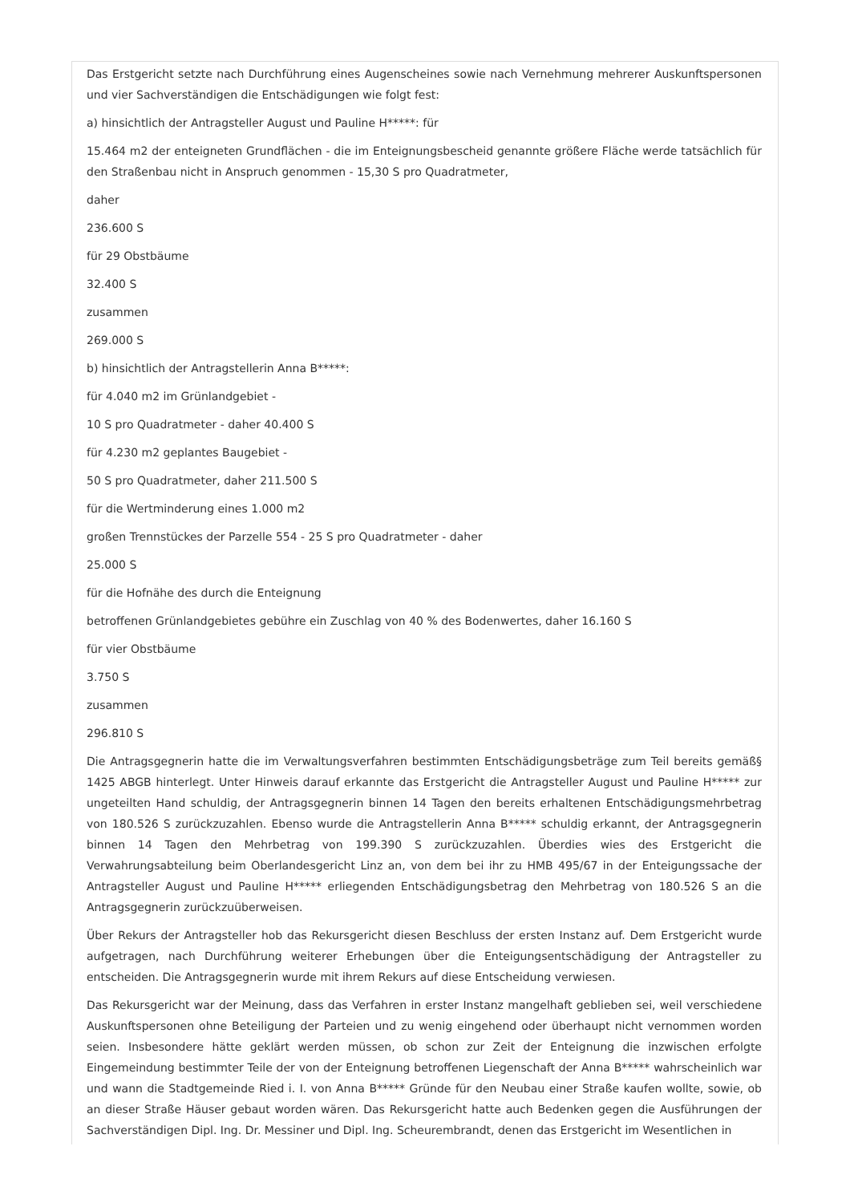Das Erstgericht setzte nach Durchführung eines Augenscheines sowie nach Vernehmung mehrerer Auskunftspersonen und vier Sachverständigen die Entschädigungen wie folgt fest:
a) hinsichtlich der Antragsteller August und Pauline H*****: für
15.464 m2 der enteigneten Grundflächen - die im Enteignungsbescheid genannte größere Fläche werde tatsächlich für den Straßenbau nicht in Anspruch genommen - 15,30 S pro Quadratmeter,
daher
236.600 S
für 29 Obstbäume
32.400 S
zusammen
269.000 S
b) hinsichtlich der Antragstellerin Anna B*****:
für 4.040 m2 im Grünlandgebiet -
10 S pro Quadratmeter - daher 40.400 S
für 4.230 m2 geplantes Baugebiet -
50 S pro Quadratmeter, daher 211.500 S
für die Wertminderung eines 1.000 m2
großen Trennstückes der Parzelle 554 - 25 S pro Quadratmeter - daher
25.000 S
für die Hofnähe des durch die Enteignung
betroffenen Grünlandgebietes gebühre ein Zuschlag von 40 % des Bodenwertes, daher 16.160 S
für vier Obstbäume
3.750 S
zusammen
296.810 S
Die Antragsgegnerin hatte die im Verwaltungsverfahren bestimmten Entschädigungsbeträge zum Teil bereits gemäß§ 1425 ABGB hinterlegt. Unter Hinweis darauf erkannte das Erstgericht die Antragsteller August und Pauline H***** zur ungeteilten Hand schuldig, der Antragsgegnerin binnen 14 Tagen den bereits erhaltenen Entschädigungsmehrbetrag von 180.526 S zurückzuzahlen. Ebenso wurde die Antragstellerin Anna B***** schuldig erkannt, der Antragsgegnerin binnen 14 Tagen den Mehrbetrag von 199.390 S zurückzuzahlen. Überdies wies des Erstgericht die Verwahrungsabteilung beim Oberlandesgericht Linz an, von dem bei ihr zu HMB 495/67 in der Enteigungssache der Antragsteller August und Pauline H***** erliegenden Entschädigungsbetrag den Mehrbetrag von 180.526 S an die Antragsgegnerin zurückzuüberweisen.
Über Rekurs der Antragsteller hob das Rekursgericht diesen Beschluss der ersten Instanz auf. Dem Erstgericht wurde aufgetragen, nach Durchführung weiterer Erhebungen über die Enteigungsentschädigung der Antragsteller zu entscheiden. Die Antragsgegnerin wurde mit ihrem Rekurs auf diese Entscheidung verwiesen.
Das Rekursgericht war der Meinung, dass das Verfahren in erster Instanz mangelhaft geblieben sei, weil verschiedene Auskunftspersonen ohne Beteiligung der Parteien und zu wenig eingehend oder überhaupt nicht vernommen worden seien. Insbesondere hätte geklärt werden müssen, ob schon zur Zeit der Enteignung die inzwischen erfolgte Eingemeindung bestimmter Teile der von der Enteignung betroffenen Liegenschaft der Anna B***** wahrscheinlich war und wann die Stadtgemeinde Ried i. I. von Anna B***** Gründe für den Neubau einer Straße kaufen wollte, sowie, ob an dieser Straße Häuser gebaut worden wären. Das Rekursgericht hatte auch Bedenken gegen die Ausführungen der Sachverständigen Dipl. Ing. Dr. Messiner und Dipl. Ing. Scheurembrandt, denen das Erstgericht im Wesentlichen in